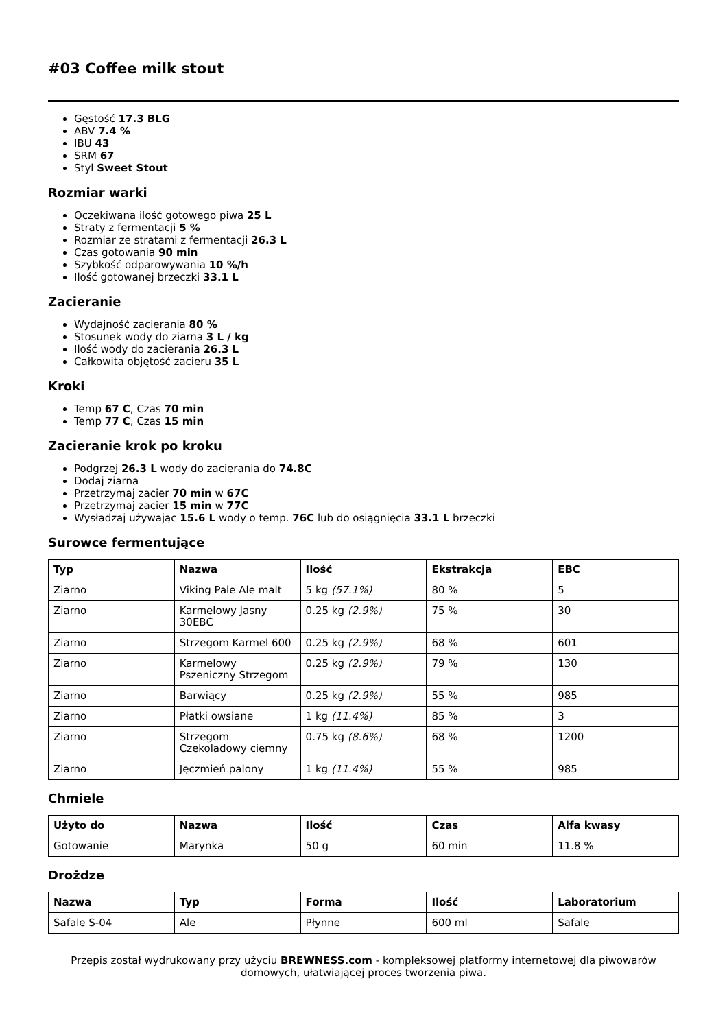#03 Coffee milk stout
Gęstość 17.3 BLG
ABV 7.4 %
IBU 43
SRM 67
Styl Sweet Stout
Rozmiar warki
Oczekiwana ilość gotowego piwa 25 L
Straty z fermentacji 5 %
Rozmiar ze stratami z fermentacji 26.3 L
Czas gotowania 90 min
Szybkość odparowywania 10 %/h
Ilość gotowanej brzeczki 33.1 L
Zacieranie
Wydajność zacierania 80 %
Stosunek wody do ziarna 3 L / kg
Ilość wody do zacierania 26.3 L
Całkowita objętość zacieru 35 L
Kroki
Temp 67 C, Czas 70 min
Temp 77 C, Czas 15 min
Zacieranie krok po kroku
Podgrzej 26.3 L wody do zacierania do 74.8C
Dodaj ziarna
Przetrzymaj zacier 70 min w 67C
Przetrzymaj zacier 15 min w 77C
Wysładzaj używając 15.6 L wody o temp. 76C lub do osiągnięcia 33.1 L brzeczki
Surowce fermentujące
| Typ | Nazwa | Ilość | Ekstrakcja | EBC |
| --- | --- | --- | --- | --- |
| Ziarno | Viking Pale Ale malt | 5 kg (57.1%) | 80 % | 5 |
| Ziarno | Karmelowy Jasny 30EBC | 0.25 kg (2.9%) | 75 % | 30 |
| Ziarno | Strzegom Karmel 600 | 0.25 kg (2.9%) | 68 % | 601 |
| Ziarno | Karmelowy Pszeniczny Strzegom | 0.25 kg (2.9%) | 79 % | 130 |
| Ziarno | Barwiący | 0.25 kg (2.9%) | 55 % | 985 |
| Ziarno | Płatki owsiane | 1 kg (11.4%) | 85 % | 3 |
| Ziarno | Strzegom Czekoladowy ciemny | 0.75 kg (8.6%) | 68 % | 1200 |
| Ziarno | Jęczmień palony | 1 kg (11.4%) | 55 % | 985 |
Chmiele
| Użyto do | Nazwa | Ilość | Czas | Alfa kwasy |
| --- | --- | --- | --- | --- |
| Gotowanie | Marynka | 50 g | 60 min | 11.8 % |
Drożdze
| Nazwa | Typ | Forma | Ilość | Laboratorium |
| --- | --- | --- | --- | --- |
| Safale S-04 | Ale | Płynne | 600 ml | Safale |
Przepis został wydrukowany przy użyciu BREWNESS.com - kompleksowej platformy internetowej dla piwowarów domowych, ułatwiającej proces tworzenia piwa.